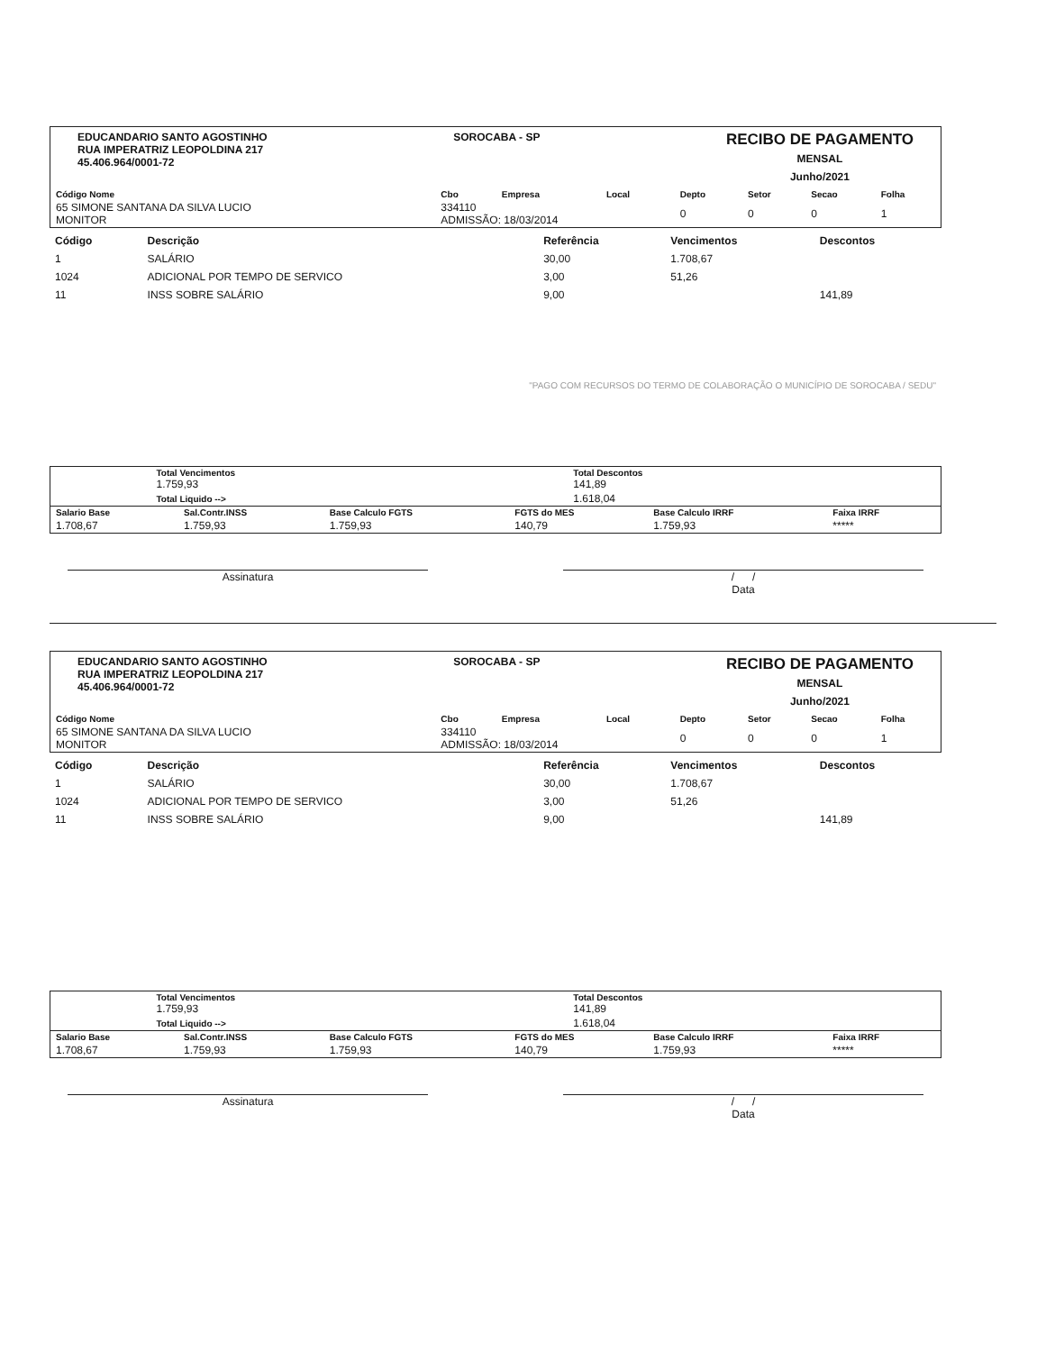EDUCANDARIO SANTO AGOSTINHO
RUA IMPERATRIZ LEOPOLDINA 217
45.406.964/0001-72
SOROCABA - SP
RECIBO DE PAGAMENTO
MENSAL
Junho/2021
| Código Nome | Cbo | Empresa | Local | Depto | Setor | Secao | Folha |
| --- | --- | --- | --- | --- | --- | --- | --- |
| 65 SIMONE SANTANA DA SILVA LUCIO MONITOR | 334110 ADMISSÃO: 18/03/2014 | | | 0 | 0 | 0 | 1 |
| Código | Descrição | Referência | Vencimentos | Descontos |
| --- | --- | --- | --- | --- |
| 1 | SALÁRIO | 30,00 | 1.708,67 | |
| 1024 | ADICIONAL POR TEMPO DE SERVICO | 3,00 | 51,26 | |
| 11 | INSS SOBRE SALÁRIO | 9,00 | | 141,89 |
| "PAGO COM RECURSOS DO TERMO DE COLABORAÇÃO O MUNICÍPIO DE SOROCABA / SEDU" | | | | |
| | | Total Vencimentos 1.759,93 | Total Descontos 141,89 |
| | | Total Liquido --> | 1.618,04 |
| Salario Base | Sal.Contr.INSS | Base Calculo FGTS | FGTS do MES | Base Calculo IRRF | Faixa IRRF |
| --- | --- | --- | --- | --- | --- |
| 1.708,67 | 1.759,93 | 1.759,93 | 140,79 | 1.759,93 | ***** |
Assinatura / /
Data
EDUCANDARIO SANTO AGOSTINHO
RUA IMPERATRIZ LEOPOLDINA 217
45.406.964/0001-72
SOROCABA - SP
RECIBO DE PAGAMENTO
MENSAL
Junho/2021
| Código Nome | Cbo | Empresa | Local | Depto | Setor | Secao | Folha |
| --- | --- | --- | --- | --- | --- | --- | --- |
| 65 SIMONE SANTANA DA SILVA LUCIO MONITOR | 334110 ADMISSÃO: 18/03/2014 | | | 0 | 0 | 0 | 1 |
| Código | Descrição | Referência | Vencimentos | Descontos |
| --- | --- | --- | --- | --- |
| 1 | SALÁRIO | 30,00 | 1.708,67 | |
| 1024 | ADICIONAL POR TEMPO DE SERVICO | 3,00 | 51,26 | |
| 11 | INSS SOBRE SALÁRIO | 9,00 | | 141,89 |
| | | Total Vencimentos 1.759,93 | Total Descontos 141,89 |
| | | Total Liquido --> | 1.618,04 |
| Salario Base | Sal.Contr.INSS | Base Calculo FGTS | FGTS do MES | Base Calculo IRRF | Faixa IRRF |
| --- | --- | --- | --- | --- | --- |
| 1.708,67 | 1.759,93 | 1.759,93 | 140,79 | 1.759,93 | ***** |
Assinatura / /
Data